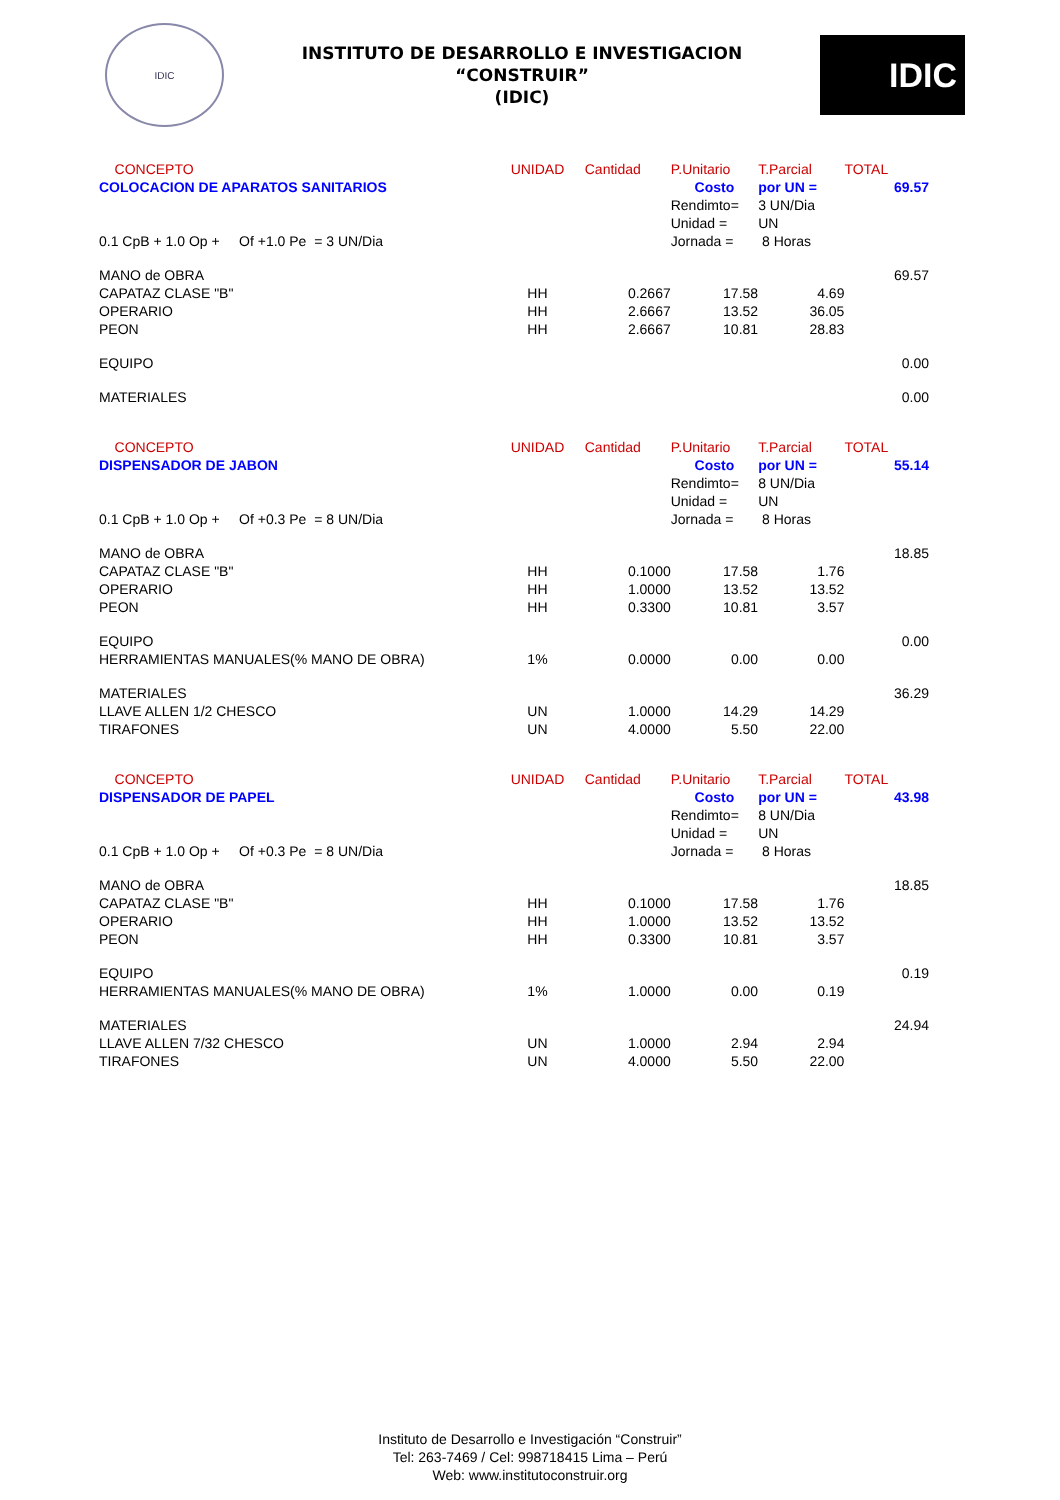IDIC
INSTITUTO DE DESARROLLO E INVESTIGACION
“CONSTRUIR”
(IDIC)
IDIC
| CONCEPTO | UNIDAD | Cantidad | P.Unitario | T.Parcial | TOTAL |
| --- | --- | --- | --- | --- | --- |
| COLOCACION DE APARATOS SANITARIOS | | | Costo | por UN = | 69.57 |
| | | | Rendimto= | 3 UN/Dia | |
| | | | Unidad = | UN | |
| 0.1 CpB + 1.0 Op + Of +1.0 Pe = 3 UN/Dia | | | Jornada = | 8 Horas | |
| MANO de OBRA | | | | | 69.57 |
| CAPATAZ CLASE "B" | HH | 0.2667 | 17.58 | 4.69 | |
| OPERARIO | HH | 2.6667 | 13.52 | 36.05 | |
| PEON | HH | 2.6667 | 10.81 | 28.83 | |
| EQUIPO | | | | | 0.00 |
| MATERIALES | | | | | 0.00 |
| CONCEPTO | UNIDAD | Cantidad | P.Unitario | T.Parcial | TOTAL |
| DISPENSADOR DE JABON | | | Costo | por UN = | 55.14 |
| | | | Rendimto= | 8 UN/Dia | |
| | | | Unidad = | UN | |
| 0.1 CpB + 1.0 Op + Of +0.3 Pe = 8 UN/Dia | | | Jornada = | 8 Horas | |
| MANO de OBRA | | | | | 18.85 |
| CAPATAZ CLASE "B" | HH | 0.1000 | 17.58 | 1.76 | |
| OPERARIO | HH | 1.0000 | 13.52 | 13.52 | |
| PEON | HH | 0.3300 | 10.81 | 3.57 | |
| EQUIPO | | | | | 0.00 |
| HERRAMIENTAS MANUALES(% MANO DE OBRA) | 1% | 0.0000 | 0.00 | 0.00 | |
| MATERIALES | | | | | 36.29 |
| LLAVE ALLEN 1/2 CHESCO | UN | 1.0000 | 14.29 | 14.29 | |
| TIRAFONES | UN | 4.0000 | 5.50 | 22.00 | |
| CONCEPTO | UNIDAD | Cantidad | P.Unitario | T.Parcial | TOTAL |
| DISPENSADOR DE PAPEL | | | Costo | por UN = | 43.98 |
| | | | Rendimto= | 8 UN/Dia | |
| | | | Unidad = | UN | |
| 0.1 CpB + 1.0 Op + Of +0.3 Pe = 8 UN/Dia | | | Jornada = | 8 Horas | |
| MANO de OBRA | | | | | 18.85 |
| CAPATAZ CLASE "B" | HH | 0.1000 | 17.58 | 1.76 | |
| OPERARIO | HH | 1.0000 | 13.52 | 13.52 | |
| PEON | HH | 0.3300 | 10.81 | 3.57 | |
| EQUIPO | | | | | 0.19 |
| HERRAMIENTAS MANUALES(% MANO DE OBRA) | 1% | 1.0000 | 0.00 | 0.19 | |
| MATERIALES | | | | | 24.94 |
| LLAVE ALLEN 7/32 CHESCO | UN | 1.0000 | 2.94 | 2.94 | |
| TIRAFONES | UN | 4.0000 | 5.50 | 22.00 | |
Instituto de Desarrollo e Investigación “Construir”
Tel: 263-7469 / Cel: 998718415 Lima – Perú
Web: www.institutoconstruir.org